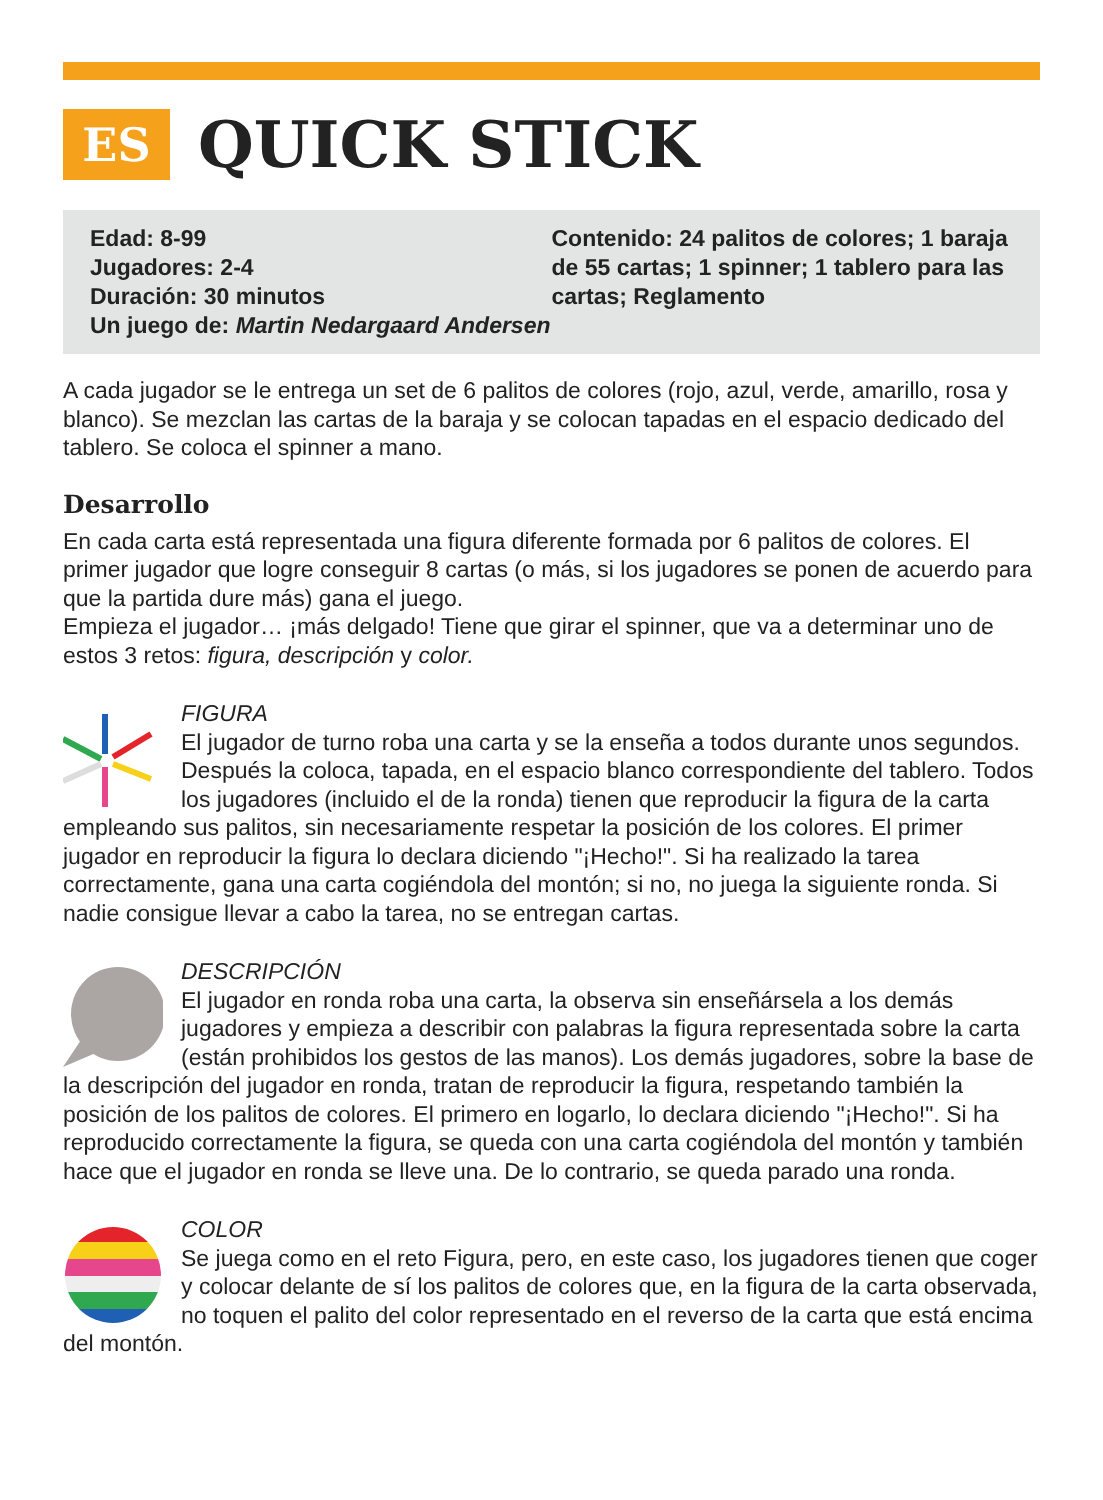ES
QUICK STICK
Edad: 8-99
Jugadores: 2-4
Duración: 30 minutos
Un juego de: Martin Nedargaard Andersen
Contenido: 24 palitos de colores; 1 baraja de 55 cartas; 1 spinner; 1 tablero para las cartas; Reglamento
A cada jugador se le entrega un set de 6 palitos de colores (rojo, azul, verde, amarillo, rosa y blanco). Se mezclan las cartas de la baraja y se colocan tapadas en el espacio dedicado del tablero. Se coloca el spinner a mano.
Desarrollo
En cada carta está representada una figura diferente formada por 6 palitos de colores. El primer jugador que logre conseguir 8 cartas (o más, si los jugadores se ponen de acuerdo para que la partida dure más) gana el juego.
Empieza el jugador… ¡más delgado! Tiene que girar el spinner, que va a determinar uno de estos 3 retos: figura, descripción y color.
FIGURA
El jugador de turno roba una carta y se la enseña a todos durante unos segundos. Después la coloca, tapada, en el espacio blanco correspondiente del tablero. Todos los jugadores (incluido el de la ronda) tienen que reproducir la figura de la carta empleando sus palitos, sin necesariamente respetar la posición de los colores. El primer jugador en reproducir la figura lo declara diciendo "¡Hecho!". Si ha realizado la tarea correctamente, gana una carta cogiéndola del montón; si no, no juega la siguiente ronda. Si nadie consigue llevar a cabo la tarea, no se entregan cartas.
DESCRIPCIÓN
El jugador en ronda roba una carta, la observa sin enseñársela a los demás jugadores y empieza a describir con palabras la figura representada sobre la carta (están prohibidos los gestos de las manos). Los demás jugadores, sobre la base de la descripción del jugador en ronda, tratan de reproducir la figura, respetando también la posición de los palitos de colores. El primero en logarlo, lo declara diciendo "¡Hecho!". Si ha reproducido correctamente la figura, se queda con una carta cogiéndola del montón y también hace que el jugador en ronda se lleve una. De lo contrario, se queda parado una ronda.
COLOR
Se juega como en el reto Figura, pero, en este caso, los jugadores tienen que coger y colocar delante de sí los palitos de colores que, en la figura de la carta observada, no toquen el palito del color representado en el reverso de la carta que está encima del montón.